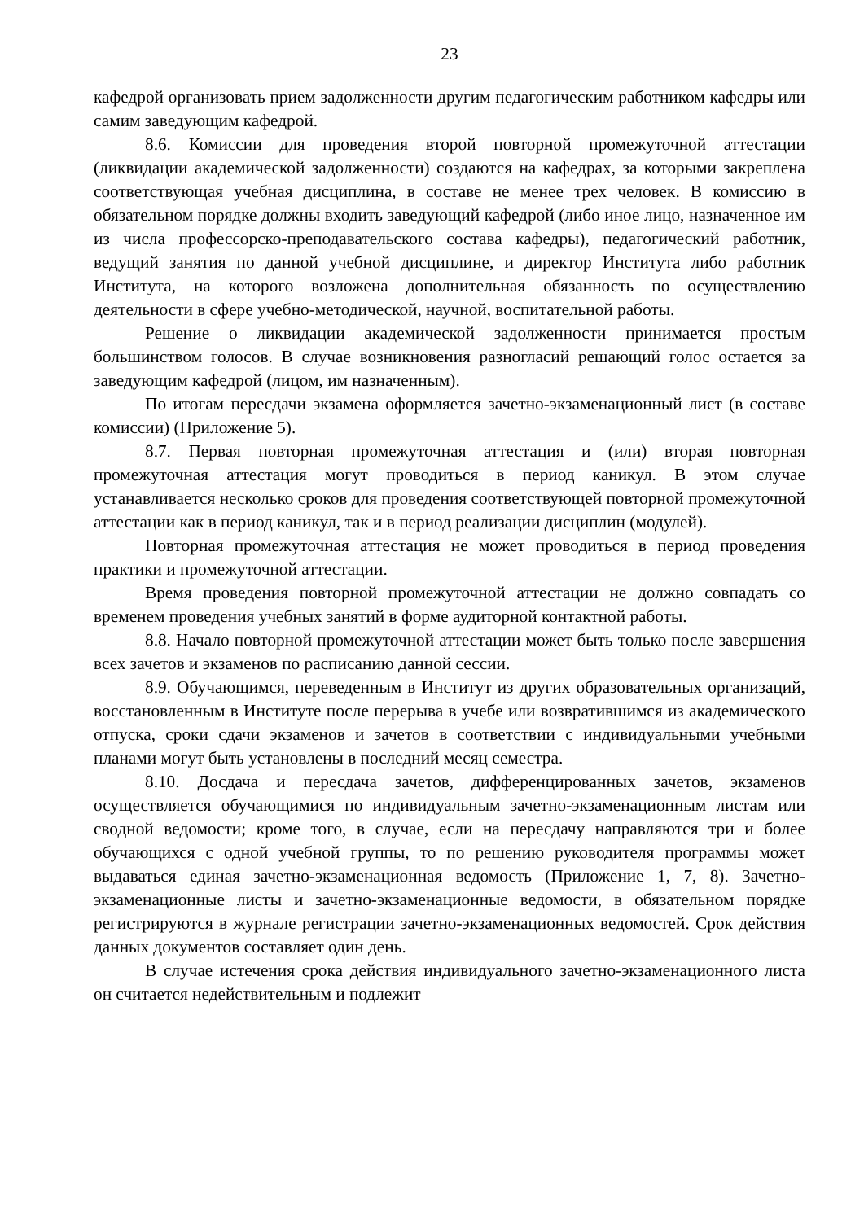23
кафедрой организовать прием задолженности другим педагогическим работником кафедры или самим заведующим кафедрой.
8.6. Комиссии для проведения второй повторной промежуточной аттестации (ликвидации академической задолженности) создаются на кафедрах, за которыми закреплена соответствующая учебная дисциплина, в составе не менее трех человек. В комиссию в обязательном порядке должны входить заведующий кафедрой (либо иное лицо, назначенное им из числа профессорско-преподавательского состава кафедры), педагогический работник, ведущий занятия по данной учебной дисциплине, и директор Института либо работник Института, на которого возложена дополнительная обязанность по осуществлению деятельности в сфере учебно-методической, научной, воспитательной работы.
Решение о ликвидации академической задолженности принимается простым большинством голосов. В случае возникновения разногласий решающий голос остается за заведующим кафедрой (лицом, им назначенным).
По итогам пересдачи экзамена оформляется зачетно-экзаменационный лист (в составе комиссии) (Приложение 5).
8.7. Первая повторная промежуточная аттестация и (или) вторая повторная промежуточная аттестация могут проводиться в период каникул. В этом случае устанавливается несколько сроков для проведения соответствующей повторной промежуточной аттестации как в период каникул, так и в период реализации дисциплин (модулей).
Повторная промежуточная аттестация не может проводиться в период проведения практики и промежуточной аттестации.
Время проведения повторной промежуточной аттестации не должно совпадать со временем проведения учебных занятий в форме аудиторной контактной работы.
8.8. Начало повторной промежуточной аттестации может быть только после завершения всех зачетов и экзаменов по расписанию данной сессии.
8.9. Обучающимся, переведенным в Институт из других образовательных организаций, восстановленным в Институте после перерыва в учебе или возвратившимся из академического отпуска, сроки сдачи экзаменов и зачетов в соответствии с индивидуальными учебными планами могут быть установлены в последний месяц семестра.
8.10. Досдача и пересдача зачетов, дифференцированных зачетов, экзаменов осуществляется обучающимися по индивидуальным зачетно-экзаменационным листам или сводной ведомости; кроме того, в случае, если на пересдачу направляются три и более обучающихся с одной учебной группы, то по решению руководителя программы может выдаваться единая зачетно-экзаменационная ведомость (Приложение 1, 7, 8). Зачетно- экзаменационные листы и зачетно-экзаменационные ведомости, в обязательном порядке регистрируются в журнале регистрации зачетно-экзаменационных ведомостей. Срок действия данных документов составляет один день.
В случае истечения срока действия индивидуального зачетно-экзаменационного листа он считается недействительным и подлежит